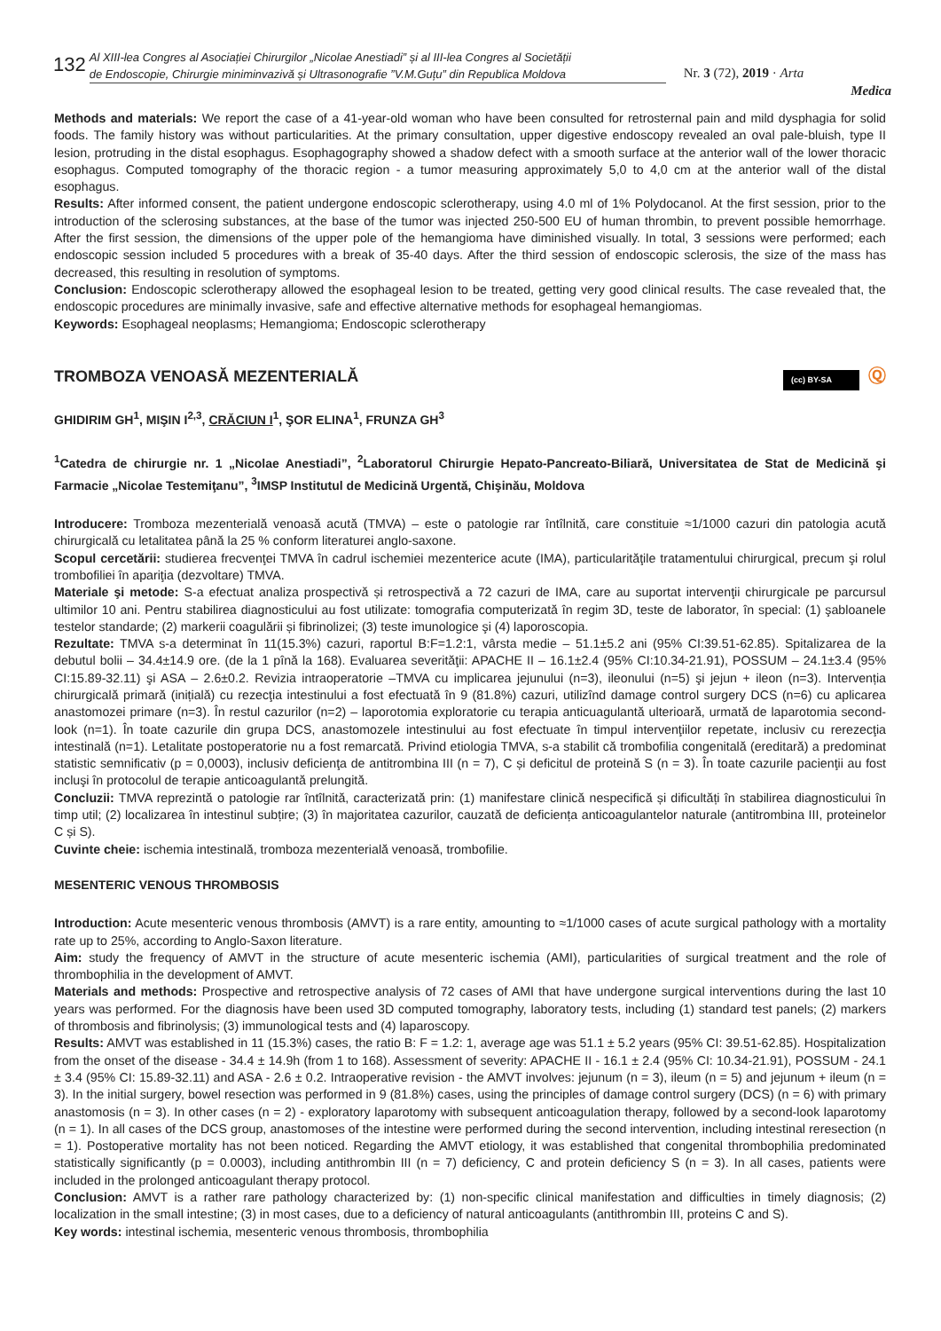132
Al XIII-lea Congres al Asociației Chirurgilor „Nicolae Anestiadi” și al III-lea Congres al Societății
de Endoscopie, Chirurgie miniminvazivă și Ultrasonografie ”V.M.Guțu” din Republica Moldova
Nr. 3 (72), 2019 · Arta
Medica
Methods and materials: We report the case of a 41-year-old woman who have been consulted for retrosternal pain and mild dysphagia for solid foods. The family history was without particularities. At the primary consultation, upper digestive endoscopy revealed an oval pale-bluish, type II lesion, protruding in the distal esophagus. Esophagography showed a shadow defect with a smooth surface at the anterior wall of the lower thoracic esophagus. Computed tomography of the thoracic region - a tumor measuring approximately 5,0 to 4,0 cm at the anterior wall of the distal esophagus.
Results: After informed consent, the patient undergone endoscopic sclerotherapy, using 4.0 ml of 1% Polydocanol. At the first session, prior to the introduction of the sclerosing substances, at the base of the tumor was injected 250-500 EU of human thrombin, to prevent possible hemorrhage. After the first session, the dimensions of the upper pole of the hemangioma have diminished visually. In total, 3 sessions were performed; each endoscopic session included 5 procedures with a break of 35-40 days. After the third session of endoscopic sclerosis, the size of the mass has decreased, this resulting in resolution of symptoms.
Conclusion: Endoscopic sclerotherapy allowed the esophageal lesion to be treated, getting very good clinical results. The case revealed that, the endoscopic procedures are minimally invasive, safe and effective alternative methods for esophageal hemangiomas.
Keywords: Esophageal neoplasms; Hemangioma; Endoscopic sclerotherapy
Ⓠ (cc) BY-SA TROMBOZA VENOASĂ MEZENTERIALĂ
GHIDIRIM GH<sup>1</sup>, MIŞIN I<sup>2,3</sup>, CRĂCIUN I<sup>1</sup>, ŞOR ELINA<sup>1</sup>, FRUNZA GH<sup>3</sup>
<sup>1</sup> Catedra de chirurgie nr. 1 „Nicolae Anestiadi”, <sup>2</sup>Laboratorul Chirurgie Hepato-Pancreato-Biliară, Universitatea de Stat de Medicină şi Farmacie „Nicolae Testemiţanu”, <sup>3</sup>IMSP Institutul de Medicină Urgentă, Chişinău, Moldova
Introducere: Tromboza mezenterială venoasă acută (TMVA) – este o patologie rar întîlnită, care constituie ≈1/1000 cazuri din patologia acută chirurgicală cu letalitatea până la 25 % conform literaturei anglo-saxone.
Scopul cercetării: studierea frecvenţei TMVA în cadrul ischemiei mezenterice acute (IMA), particularităţile tratamentului chirurgical, precum şi rolul trombofiliei în apariţia (dezvoltare) TMVA.
Materiale şi metode: S-a efectuat analiza prospectivă și retrospectivă a 72 cazuri de IMA, care au suportat intervenţii chirurgicale pe parcursul ultimilor 10 ani. Pentru stabilirea diagnosticului au fost utilizate: tomografia computerizată în regim 3D, teste de laborator, în special: (1) şabloanele testelor standarde; (2) markerii coagulării și fibrinolizei; (3) teste imunologice şi (4) laporoscopia.
Rezultate: TMVA s-a determinat în 11(15.3%) cazuri, raportul B:F=1.2:1, vârsta medie – 51.1±5.2 ani (95% CI:39.51-62.85). Spitalizarea de la debutul bolii – 34.4±14.9 ore. (de la 1 pînă la 168). Evaluarea severităţii: APACHE II – 16.1±2.4 (95% CI:10.34-21.91), POSSUM – 24.1±3.4 (95% CI:15.89-32.11) şi ASA – 2.6±0.2. Revizia intraoperatorie –TMVA cu implicarea jejunului (n=3), ileonului (n=5) şi jejun + ileon (n=3). Intervenția chirurgicală primară (inițială) cu rezecţia intestinului a fost efectuată în 9 (81.8%) cazuri, utilizînd damage control surgery DCS (n=6) cu aplicarea anastomozei primare (n=3). În restul cazurilor (n=2) – laporotomia exploratorie cu terapia anticuagulantă ulterioară, urmată de laparotomia second-look (n=1). În toate cazurile din grupa DCS, anastomozele intestinului au fost efectuate în timpul intervenţiilor repetate, inclusiv cu rerezecţia intestinală (n=1). Letalitate postoperatorie nu a fost remarcată. Privind etiologia TMVA, s-a stabilit că trombofilia congenitală (ereditară) a predominat statistic semnificativ (p = 0,0003), inclusiv deficienţa de antitrombina III (n = 7), C și deficitul de proteină S (n = 3). În toate cazurile pacienţii au fost incluşi în protocolul de terapie anticoagulantă prelungită.
Concluzii: TMVA reprezintă o patologie rar întîlnită, caracterizată prin: (1) manifestare clinică nespecifică și dificultăți în stabilirea diagnosticului în timp util; (2) localizarea în intestinul subțire; (3) în majoritatea cazurilor, cauzată de deficiența anticoagulantelor naturale (antitrombina III, proteinelor C și S).
Cuvinte cheie: ischemia intestinală, tromboza mezenterială venoasă, trombofilie.
MESENTERIC VENOUS THROMBOSIS
Introduction: Acute mesenteric venous thrombosis (AMVT) is a rare entity, amounting to ≈1/1000 cases of acute surgical pathology with a mortality rate up to 25%, according to Anglo-Saxon literature.
Aim: study the frequency of AMVT in the structure of acute mesenteric ischemia (AMI), particularities of surgical treatment and the role of thrombophilia in the development of AMVT.
Materials and methods: Prospective and retrospective analysis of 72 cases of AMI that have undergone surgical interventions during the last 10 years was performed. For the diagnosis have been used 3D computed tomography, laboratory tests, including (1) standard test panels; (2) markers of thrombosis and fibrinolysis; (3) immunological tests and (4) laparoscopy.
Results: AMVT was established in 11 (15.3%) cases, the ratio B: F = 1.2: 1, average age was 51.1 ± 5.2 years (95% CI: 39.51-62.85). Hospitalization from the onset of the disease - 34.4 ± 14.9h (from 1 to 168). Assessment of severity: APACHE II - 16.1 ± 2.4 (95% CI: 10.34-21.91), POSSUM - 24.1 ± 3.4 (95% CI: 15.89-32.11) and ASA - 2.6 ± 0.2. Intraoperative revision - the AMVT involves: jejunum (n = 3), ileum (n = 5) and jejunum + ileum (n = 3). In the initial surgery, bowel resection was performed in 9 (81.8%) cases, using the principles of damage control surgery (DCS) (n = 6) with primary anastomosis (n = 3). In other cases (n = 2) - exploratory laparotomy with subsequent anticoagulation therapy, followed by a second-look laparotomy (n = 1). In all cases of the DCS group, anastomoses of the intestine were performed during the second intervention, including intestinal reresection (n = 1). Postoperative mortality has not been noticed. Regarding the AMVT etiology, it was established that congenital thrombophilia predominated statistically significantly (p = 0.0003), including antithrombin III (n = 7) deficiency, C and protein deficiency S (n = 3). In all cases, patients were included in the prolonged anticoagulant therapy protocol.
Conclusion: AMVT is a rather rare pathology characterized by: (1) non-specific clinical manifestation and difficulties in timely diagnosis; (2) localization in the small intestine; (3) in most cases, due to a deficiency of natural anticoagulants (antithrombin III, proteins C and S).
Key words: intestinal ischemia, mesenteric venous thrombosis, thrombophilia